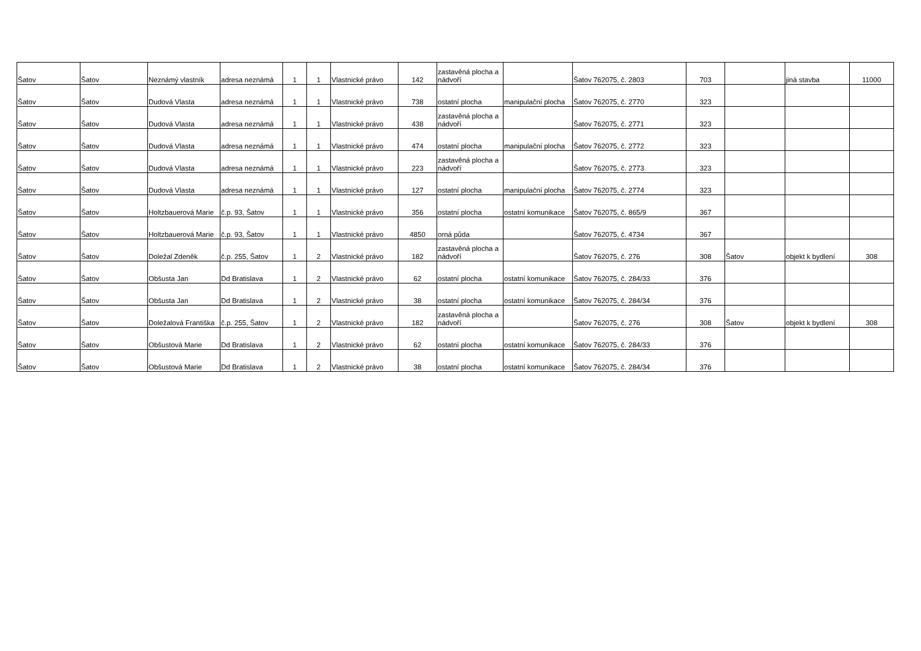| Šatov | Šatov | Neznámý vlastník | adresa neznámá | 1 | 1 | Vlastnické právo | 142 | zastavěná plocha a nádvoří | | Šatov 762075, č. 2803 | 703 | | jiná stavba | 11000 |
| Šatov | Šatov | Dudová Vlasta | adresa neznámá | 1 | 1 | Vlastnické právo | 738 | ostatní plocha | manipulační plocha | Šatov 762075, č. 2770 | 323 | | | |
| Šatov | Šatov | Dudová Vlasta | adresa neznámá | 1 | 1 | Vlastnické právo | 438 | zastavěná plocha a nádvoří | | Šatov 762075, č. 2771 | 323 | | | |
| Šatov | Šatov | Dudová Vlasta | adresa neznámá | 1 | 1 | Vlastnické právo | 474 | ostatní plocha | manipulační plocha | Šatov 762075, č. 2772 | 323 | | | |
| Šatov | Šatov | Dudová Vlasta | adresa neznámá | 1 | 1 | Vlastnické právo | 223 | zastavěná plocha a nádvoří | | Šatov 762075, č. 2773 | 323 | | | |
| Šatov | Šatov | Dudová Vlasta | adresa neznámá | 1 | 1 | Vlastnické právo | 127 | ostatní plocha | manipulační plocha | Šatov 762075, č. 2774 | 323 | | | |
| Šatov | Šatov | Holtzbauerová Marie | č.p. 93, Šatov | 1 | 1 | Vlastnické právo | 356 | ostatní plocha | ostatní komunikace | Šatov 762075, č. 865/9 | 367 | | | |
| Šatov | Šatov | Holtzbauerová Marie | č.p. 93, Šatov | 1 | 1 | Vlastnické právo | 4850 | orná půda | | Šatov 762075, č. 4734 | 367 | | | |
| Šatov | Šatov | Doležal Zdeněk | č.p. 255, Šatov | 1 | 2 | Vlastnické právo | 182 | zastavěná plocha a nádvoří | | Šatov 762075, č. 276 | 308 | Šatov | objekt k bydlení | 308 |
| Šatov | Šatov | Obšusta Jan | Dd Bratislava | 1 | 2 | Vlastnické právo | 62 | ostatní plocha | ostatní komunikace | Šatov 762075, č. 284/33 | 376 | | | |
| Šatov | Šatov | Obšusta Jan | Dd Bratislava | 1 | 2 | Vlastnické právo | 38 | ostatní plocha | ostatní komunikace | Šatov 762075, č. 284/34 | 376 | | | |
| Šatov | Šatov | Doležalová Františka | č.p. 255, Šatov | 1 | 2 | Vlastnické právo | 182 | zastavěná plocha a nádvoří | | Šatov 762075, č. 276 | 308 | Šatov | objekt k bydlení | 308 |
| Šatov | Šatov | Obšustová Marie | Dd Bratislava | 1 | 2 | Vlastnické právo | 62 | ostatní plocha | ostatní komunikace | Šatov 762075, č. 284/33 | 376 | | | |
| Šatov | Šatov | Obšustová Marie | Dd Bratislava | 1 | 2 | Vlastnické právo | 38 | ostatní plocha | ostatní komunikace | Šatov 762075, č. 284/34 | 376 | | | |